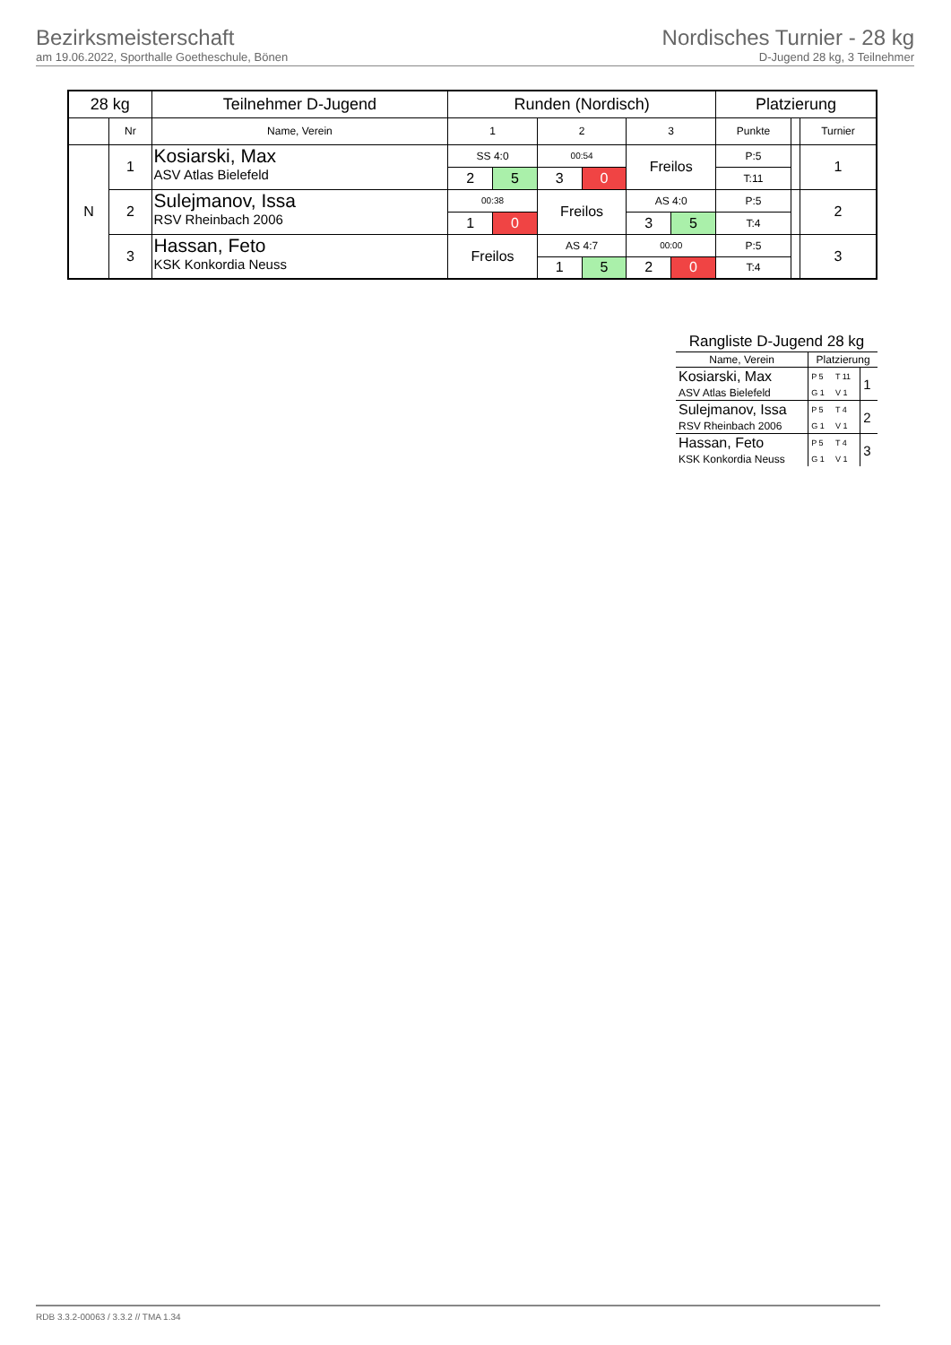Bezirksmeisterschaft
am 19.06.2022, Sporthalle Goetheschule, Bönen
Nordisches Turnier - 28 kg
D-Jugend 28 kg, 3 Teilnehmer
| 28 kg | | Teilnehmer D-Jugend | Runden (Nordisch) | | | | | | Platzierung | | |
| --- | --- | --- | --- | --- | --- | --- | --- | --- | --- | --- | --- |
| | Nr | Name, Verein | 1 | | 2 | | 3 | | Punkte | | Turnier |
| N | 1 | Kosiarski, Max ASV Atlas Bielefeld | SS 4:0 | | 00:54 | | Freilos | | P:5 | | 1 |
| | | | 2 | 5 | 3 | 0 | | | T:11 | | |
| | 2 | Sulejmanov, Issa RSV Rheinbach 2006 | 00:38 | | Freilos | | AS 4:0 | | P:5 | | 2 |
| | | | 1 | 0 | | | 3 | 5 | T:4 | | |
| | 3 | Hassan, Feto KSK Konkordia Neuss | Freilos | | AS 4:7 | | 00:00 | | P:5 | | 3 |
| | | | | | 1 | 5 | 2 | 0 | T:4 | | |
| Rangliste D-Jugend 28 kg | | | |
| --- | --- | --- | --- |
| Name, Verein | Platzierung | | |
| Kosiarski, Max | P 5 | T 11 | 1 |
| ASV Atlas Bielefeld | G 1 | V 1 | |
| Sulejmanov, Issa | P 5 | T 4 | 2 |
| RSV Rheinbach 2006 | G 1 | V 1 | |
| Hassan, Feto | P 5 | T 4 | 3 |
| KSK Konkordia Neuss | G 1 | V 1 | |
RDB 3.3.2-00063 / 3.3.2 // TMA 1.34